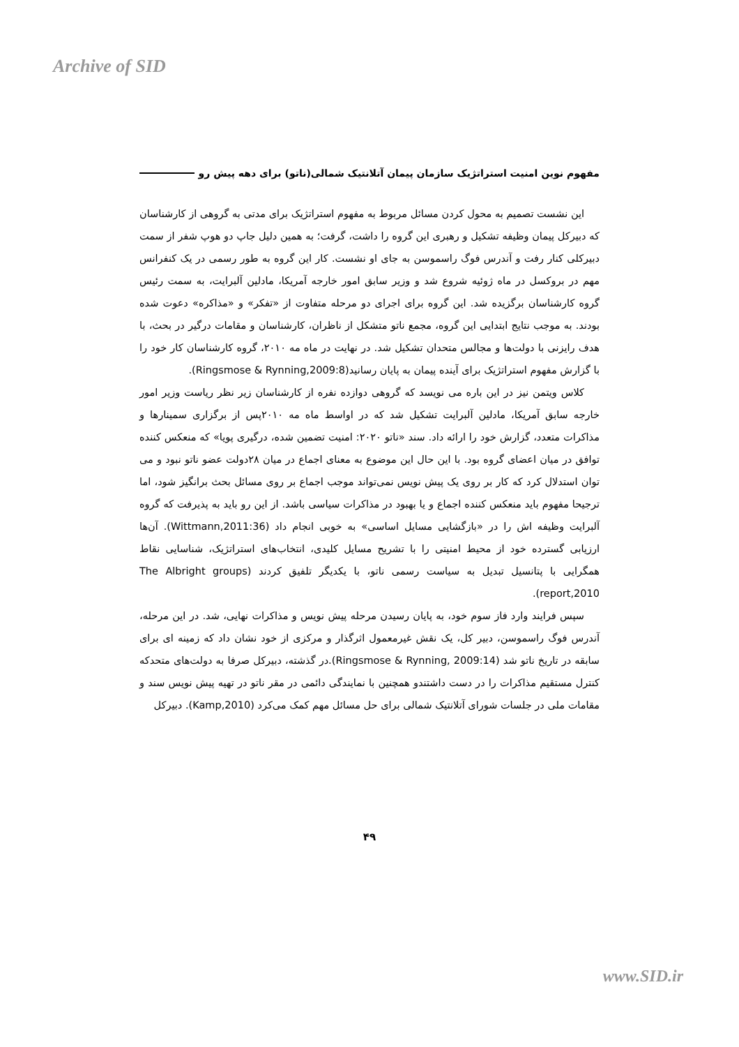Archive of SID
مفهوم نوین امنیت استراتژیک سازمان پیمان آتلانتیک شمالی(ناتو) برای دهه پیش رو
این نشست تصمیم به محول کردن مسائل مربوط به مفهوم استراتژیک برای مدتی به گروهی از کارشناسان که دبیرکل پیمان وظیفه تشکیل و رهبری این گروه را داشت، گرفت؛ به همین دلیل جاپ دو هوپ شفر از سمت دبیرکلی کنار رفت و آندرس فوگ راسموسن به جای او نشست. کار این گروه به طور رسمی در یک کنفرانس مهم در بروکسل در ماه ژوئیه شروع شد و وزیر سابق امور خارجه آمریکا، مادلین آلبرایت، به سمت رئیس گروه کارشناسان برگزیده شد. این گروه برای اجرای دو مرحله متفاوت از «تفکر» و «مذاکره» دعوت شده بودند. به موجب نتایج ابتدایی این گروه، مجمع ناتو متشکل از ناظران، کارشناسان و مقامات درگیر در بحث، با هدف رایزنی با دولت‌ها و مجالس متحدان تشکیل شد. در نهایت در ماه مه ۲۰۱۰، گروه کارشناسان کار خود را با گزارش مفهوم استراتژیک برای آینده پیمان به پایان رسانید(Ringsmose & Rynning,2009:8).
کلاس ویتمن نیز در این باره می نویسد که گروهی دوازده نفره از کارشناسان زیر نظر ریاست وزیر امور خارجه سابق آمریکا، مادلین آلبرایت تشکیل شد که در اواسط ماه مه ۲۰۱۰پس از برگزاری سمینارها و مذاکرات متعدد، گزارش خود را ارائه داد. سند «ناتو ۲۰۲۰: امنیت تضمین شده، درگیری پویا» که منعکس کننده توافق در میان اعضای گروه بود. با این حال این موضوع به معنای اجماع در میان ۲۸دولت عضو ناتو نبود و می توان استدلال کرد که کار بر روی یک پیش نویس نمی‌تواند موجب اجماع بر روی مسائل بحث برانگیز شود، اما ترجیحا مفهوم باید منعکس کننده اجماع و یا بهبود در مذاکرات سیاسی باشد. از این رو باید به پذیرفت که گروه آلبرایت وظیفه اش را در «بازگشایی مسایل اساسی» به خوبی انجام داد (Wittmann,2011:36). آن‌ها ارزیابی گسترده خود از محیط امنیتی را با تشریح مسایل کلیدی، انتخاب‌های استراتژیک، شناسایی نقاط همگرایی با پتانسیل تبدیل به سیاست رسمی ناتو، با یکدیگر تلفیق کردند (The Albright groups report,2010).
سپس فرایند وارد فاز سوم خود، به پایان رسیدن مرحله پیش نویس و مذاکرات نهایی، شد. در این مرحله، آندرس فوگ راسموسن، دبیر کل، یک نقش غیرمعمول اثرگذار و مرکزی از خود نشان داد که زمینه ای برای سابقه در تاریخ ناتو شد (Ringsmose & Rynning, 2009:14).در گذشته، دبیرکل صرفا به دولت‌های متحدکه کنترل مستقیم مذاکرات را در دست داشتندو همچنین با نمایندگی دائمی در مقر ناتو در تهیه پیش نویس سند و مقامات ملی در جلسات شورای آتلانتیک شمالی برای حل مسائل مهم کمک می‌کرد (Kamp,2010). دبیرکل
۴۹
www.SID.ir